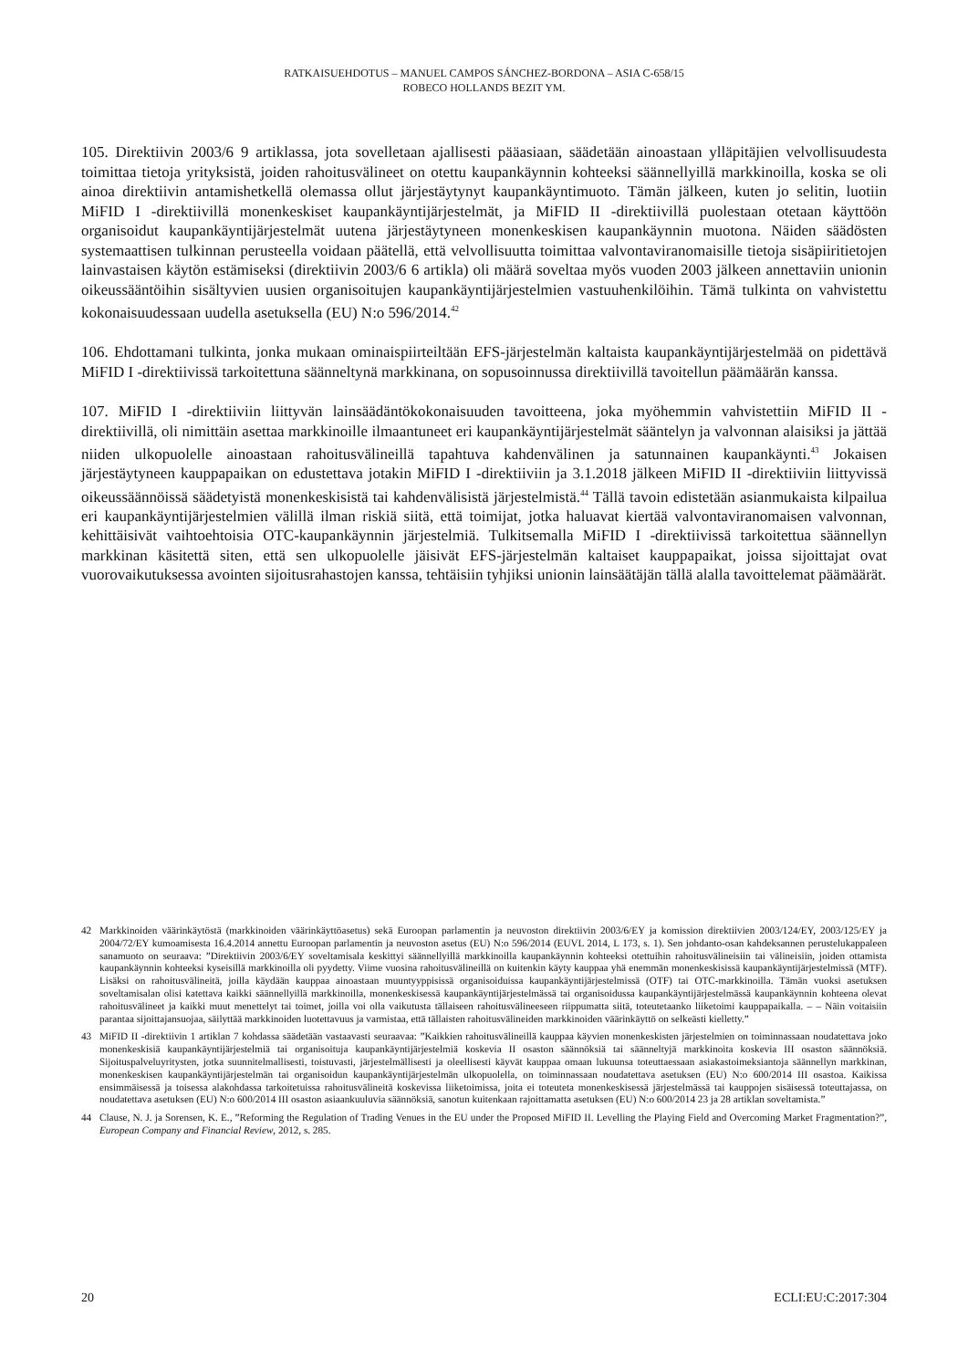RATKAISUEHDOTUS – MANUEL CAMPOS SÁNCHEZ-BORDONA – ASIA C-658/15
ROBECO HOLLANDS BEZIT YM.
105. Direktiivin 2003/6 9 artiklassa, jota sovelletaan ajallisesti pääasiaan, säädetään ainoastaan ylläpitäjien velvollisuudesta toimittaa tietoja yrityksistä, joiden rahoitusvälineet on otettu kaupankäynnin kohteeksi säännellyillä markkinoilla, koska se oli ainoa direktiivin antamishetkellä olemassa ollut järjestäytynyt kaupankäyntimuoto. Tämän jälkeen, kuten jo selitin, luotiin MiFID I -direktiivillä monenkeskiset kaupankäyntijärjestelmät, ja MiFID II -direktiivillä puolestaan otetaan käyttöön organisoidut kaupankäyntijärjestelmät uutena järjestäytyneen monenkeskisen kaupankäynnin muotona. Näiden säädösten systemaattisen tulkinnan perusteella voidaan päätellä, että velvollisuutta toimittaa valvontaviranomaisille tietoja sisäpiiritietojen lainvastaisen käytön estämiseksi (direktiivin 2003/6 6 artikla) oli määrä soveltaa myös vuoden 2003 jälkeen annettaviin unionin oikeussääntöihin sisältyvien uusien organisoitujen kaupankäyntijärjestelmien vastuuhenkilöihin. Tämä tulkinta on vahvistettu kokonaisuudessaan uudella asetuksella (EU) N:o 596/2014.<sup>42</sup>
106. Ehdottamani tulkinta, jonka mukaan ominaispiirteiltään EFS-järjestelmän kaltaista kaupankäyntijärjestelmää on pidettävä MiFID I -direktiivissä tarkoitettuna säänneltynä markkinana, on sopusoinnussa direktiivillä tavoitellun päämäärän kanssa.
107. MiFID I -direktiiviin liittyvän lainsäädäntökokonaisuuden tavoitteena, joka myöhemmin vahvistettiin MiFID II -direktiivillä, oli nimittäin asettaa markkinoille ilmaantuneet eri kaupankäyntijärjestelmät sääntelyn ja valvonnan alaisiksi ja jättää niiden ulkopuolelle ainoastaan rahoitusvälineillä tapahtuva kahdenvälinen ja satunnainen kaupankäynti.<sup>43</sup> Jokaisen järjestäytyneen kauppapaikan on edustettava jotakin MiFID I -direktiiviin ja 3.1.2018 jälkeen MiFID II -direktiiviin liittyvissä oikeussäännöissä säädetyistä monenkeskisistä tai kahdenvälisistä järjestelmistä.<sup>44</sup> Tällä tavoin edistetään asianmukaista kilpailua eri kaupankäyntijärjestelmien välillä ilman riskiä siitä, että toimijat, jotka haluavat kiertää valvontaviranomaisen valvonnan, kehittäisivät vaihtoehtoisia OTC-kaupankäynnin järjestelmiä. Tulkitsemalla MiFID I -direktiivissä tarkoitettua säännellyn markkinan käsitettä siten, että sen ulkopuolelle jäisivät EFS-järjestelmän kaltaiset kauppapaikat, joissa sijoittajat ovat vuorovaikutuksessa avointen sijoitusrahastojen kanssa, tehtäisiin tyhjiksi unionin lainsäätäjän tällä alalla tavoittelemat päämäärät.
42 Markkinoiden väärinkäytöstä (markkinoiden väärinkäyttöasetus) sekä Euroopan parlamentin ja neuvoston direktiivin 2003/6/EY ja komission direktiivien 2003/124/EY, 2003/125/EY ja 2004/72/EY kumoamisesta 16.4.2014 annettu Euroopan parlamentin ja neuvoston asetus (EU) N:o 596/2014 (EUVL 2014, L 173, s. 1). Sen johdanto-osan kahdeksannen perustelukappaleen sanamuoto on seuraava: ”Direktiivin 2003/6/EY soveltamisala keskittyi säännellyillä markkinoilla kaupankäynnin kohteeksi otettuihin rahoitusvälineisiin tai välineisiin, joiden ottamista kaupankäynnin kohteeksi kyseisillä markkinoilla oli pyydetty. Viime vuosina rahoitusvälineillä on kuitenkin käyty kauppaa yhä enemmän monenkeskisissä kaupankäyntijärjestelmissä (MTF). Lisäksi on rahoitusvälineitä, joilla käydään kauppaa ainoastaan muuntyyppisissä organisoiduissa kaupankäyntijärjestelmissä (OTF) tai OTC-markkinoilla. Tämän vuoksi asetuksen soveltamisalan olisi katettava kaikki säännellyillä markkinoilla, monenkeskisessä kaupankäyntijärjestelmässä tai organisoidussa kaupankäyntijärjestelmässä kaupankäynnin kohteena olevat rahoitusvälineet ja kaikki muut menettelyt tai toimet, joilla voi olla vaikutusta tällaiseen rahoitusvälineeseen riippumatta siitä, toteutetaanko liiketoimi kauppapaikalla. – – Näin voitaisiin parantaa sijoittajansuojaa, säilyttää markkinoiden luotettavuus ja varmistaa, että tällaisten rahoitusvälineiden markkinoiden väärinkäyttö on selkeästi kielletty.”
43 MiFID II -direktiivin 1 artiklan 7 kohdassa säädetään vastaavasti seuraavaa: ”Kaikkien rahoitusvälineillä kauppaa käyvien monenkeskisten järjestelmien on toiminnassaan noudatettava joko monenkeskisiä kaupankäyntijärjestelmiä tai organisoituja kaupankäyntijärjestelmiä koskevia II osaston säännöksiä tai säänneltyjä markkinoita koskevia III osaston säännöksiä. Sijoituspalveluyritysten, jotka suunnitelmallisesti, toistuvasti, järjestelmällisesti ja oleellisesti käyvät kauppaa omaan lukuunsa toteuttaessaan asiakastoimeksiantoja säännellyn markkinan, monenkeskisen kaupankäyntijärjestelmän tai organisoidun kaupankäyntijärjestelmän ulkopuolella, on toiminnassaan noudatettava asetuksen (EU) N:o 600/2014 III osastoa. Kaikissa ensimmäisessä ja toisessa alakohdassa tarkoitetuissa rahoitusvälineitä koskevissa liiketoimissa, joita ei toteuteta monenkeskisessä järjestelmässä tai kauppojen sisäisessä toteuttajassa, on noudatettava asetuksen (EU) N:o 600/2014 III osaston asiaankuuluvia säännöksiä, sanotun kuitenkaan rajoittamatta asetuksen (EU) N:o 600/2014 23 ja 28 artiklan soveltamista.”
44 Clause, N. J. ja Sorensen, K. E., ”Reforming the Regulation of Trading Venues in the EU under the Proposed MiFID II. Levelling the Playing Field and Overcoming Market Fragmentation?”, European Company and Financial Review, 2012, s. 285.
20 ECLI:EU:C:2017:304